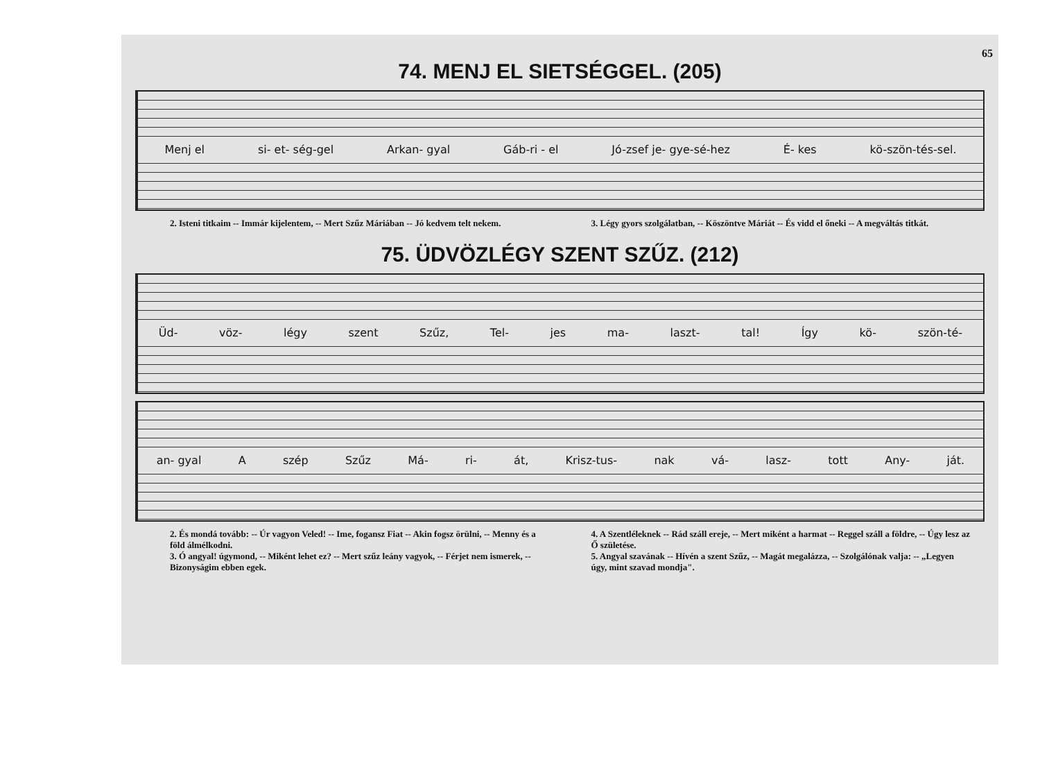65
74. MENJ EL SIETSÉGGEL. (205)
Menj el si- et- ség-gel Arkan- gyal Gáb-ri - el Jó-zsef je- gye-sé-hez É- kes kö-szön-tés-sel.
2. Isteni titkaim -- Immár kijelentem, -- Mert Szűz Máriában -- Jó kedvem telt nekem.
3. Légy gyors szolgálatban, -- Köszöntve Máriát -- És vidd el őneki -- A megváltás titkát.
75. ÜDVÖZLÉGY SZENT SZŰZ. (212)
Üd- vöz- légy szent Szűz, Tel- jes ma- laszt- tal! Így kö- szön-té-
an- gyal A szép Szűz Má- ri- át, Krisz-tus- nak vá- lasz- tott Any- ját.
2. És mondá tovább: -- Úr vagyon Veled! -- Ime, fogansz Fiat -- Akin fogsz örülni, -- Menny és a föld álmélkodni.
3. Ó angyal! úgymond, -- Miként lehet ez? -- Mert szűz leány vagyok, -- Férjet nem ismerek, -- Bizonyságim ebben egek.
4. A Szentléleknek -- Rád száll ereje, -- Mert miként a harmat -- Reggel száll a földre, -- Úgy lesz az Ő születése.
5. Angyal szavának -- Hívén a szent Szűz, -- Magát megalázza, -- Szolgálónak valja: -- „Legyen úgy, mint szavad mondja".